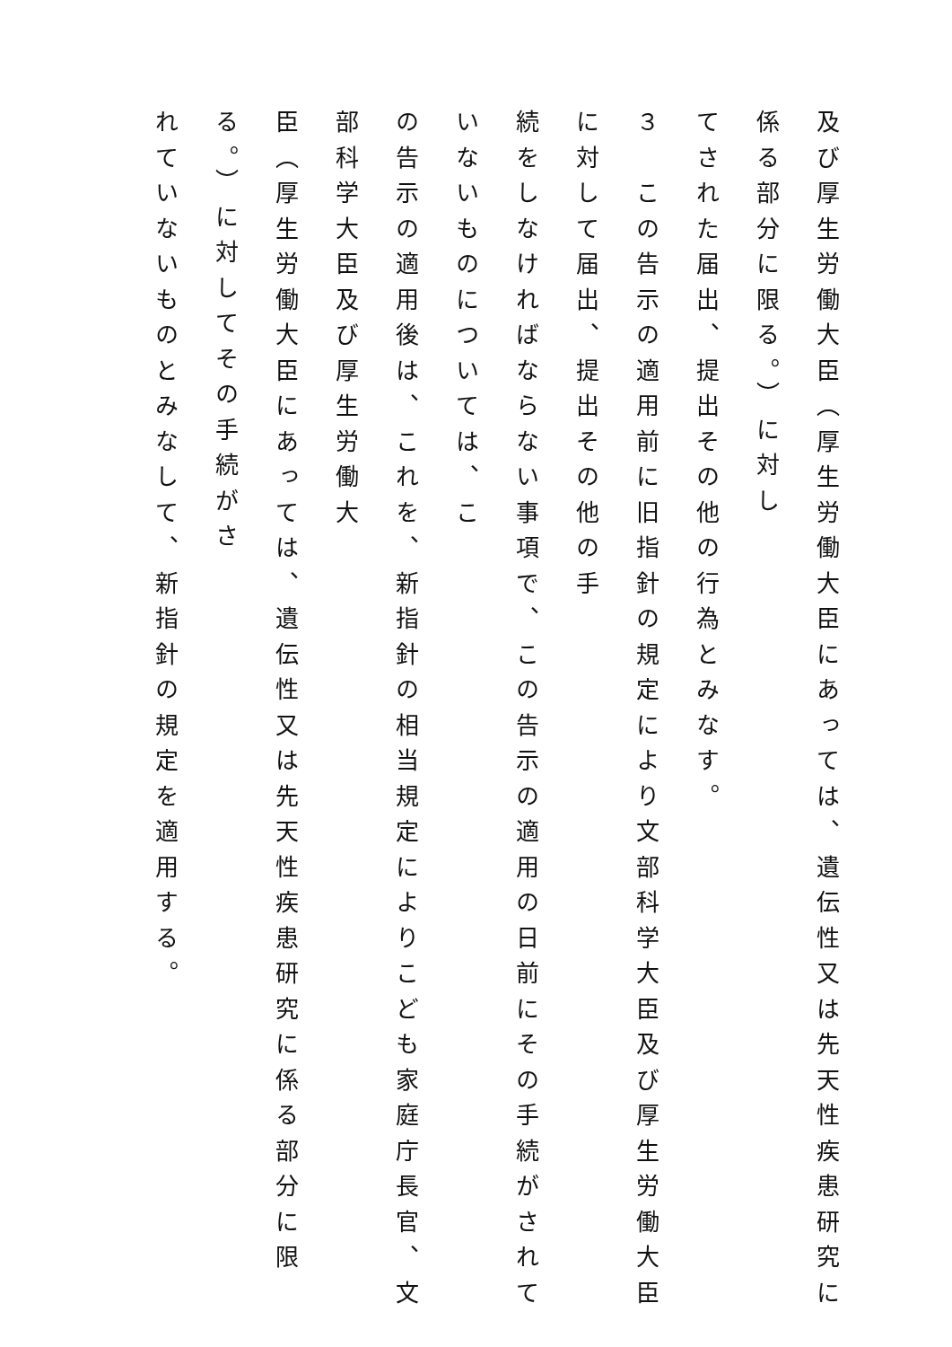及び厚生労働大臣（厚生労働大臣にあっては、遺伝性又は先天性疾患研究に係る部分に限る。）に対し
てされた届出、提出その他の行為とみなす。
３　この告示の適用前に旧指針の規定により文部科学大臣及び厚生労働大臣に対して届出、提出その他の手
続をしなければならない事項で、この告示の適用の日前にその手続がされていないものについては、こ
の告示の適用後は、これを、新指針の相当規定によりこども家庭庁長官、文部科学大臣及び厚生労働大
臣（厚生労働大臣にあっては、遺伝性又は先天性疾患研究に係る部分に限る。）に対してその手続がさ
れていないものとみなして、新指針の規定を適用する。